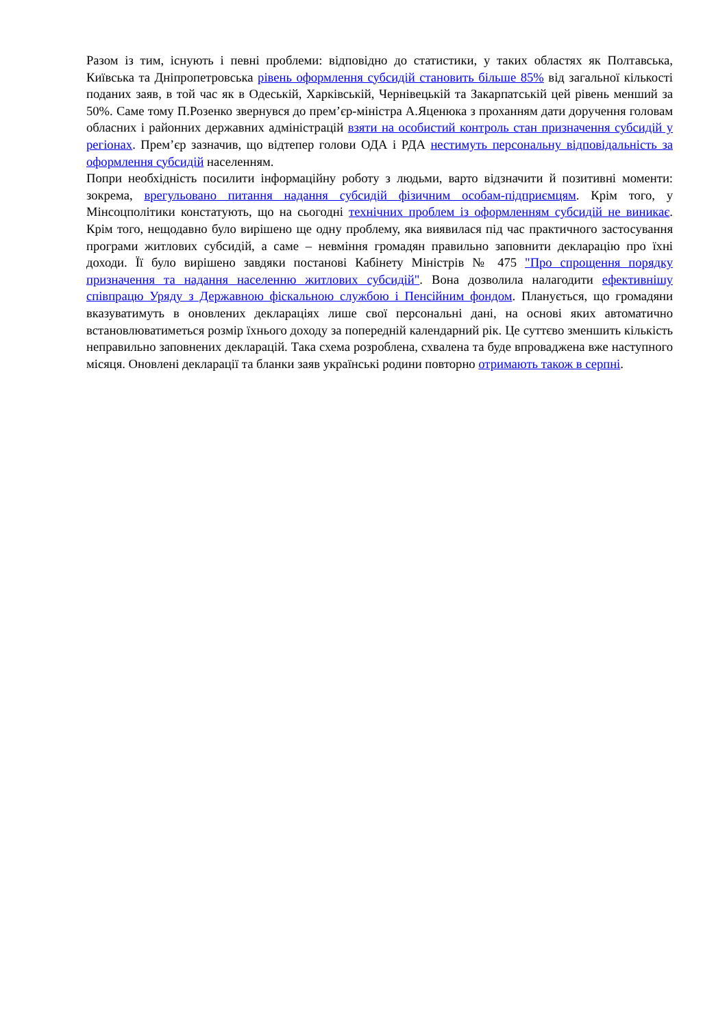Разом із тим, існують і певні проблеми: відповідно до статистики, у таких областях як Полтавська, Київська та Дніпропетровська рівень оформлення субсидій становить більше 85% від загальної кількості поданих заяв, в той час як в Одеській, Харківській, Чернівецькій та Закарпатській цей рівень менший за 50%. Саме тому П.Розенко звернувся до прем’єр-міністра А.Яценюка з проханням дати доручення головам обласних і районних державних адміністрацій взяти на особистий контроль стан призначення субсидій у регіонах. Прем’єр зазначив, що відтепер голови ОДА і РДА нестимуть персональну відповідальність за оформлення субсидій населенням.
Попри необхідність посилити інформаційну роботу з людьми, варто відзначити й позитивні моменти: зокрема, врегульовано питання надання субсидій фізичним особам-підприємцям. Крім того, у Мінсоцполітики констатують, що на сьогодні технічних проблем із оформленням субсидій не виникає. Крім того, нещодавно було вирішено ще одну проблему, яка виявилася під час практичного застосування програми житлових субсидій, а саме – невміння громадян правильно заповнити декларацію про їхні доходи. Її було вирішено завдяки постанові Кабінету Міністрів № 475 "Про спрощення порядку призначення та надання населенню житлових субсидій". Вона дозволила налагодити ефективнішу співпрацю Уряду з Державною фіскальною службою і Пенсійним фондом. Планується, що громадяни вказуватимуть в оновлених деклараціях лише свої персональні дані, на основі яких автоматично встановлюватиметься розмір їхнього доходу за попередній календарний рік. Це суттєво зменшить кількість неправильно заповнених декларацій. Така схема розроблена, схвалена та буде впроваджена вже наступного місяця. Оновлені декларації та бланки заяв українські родини повторно отримають також в серпні.